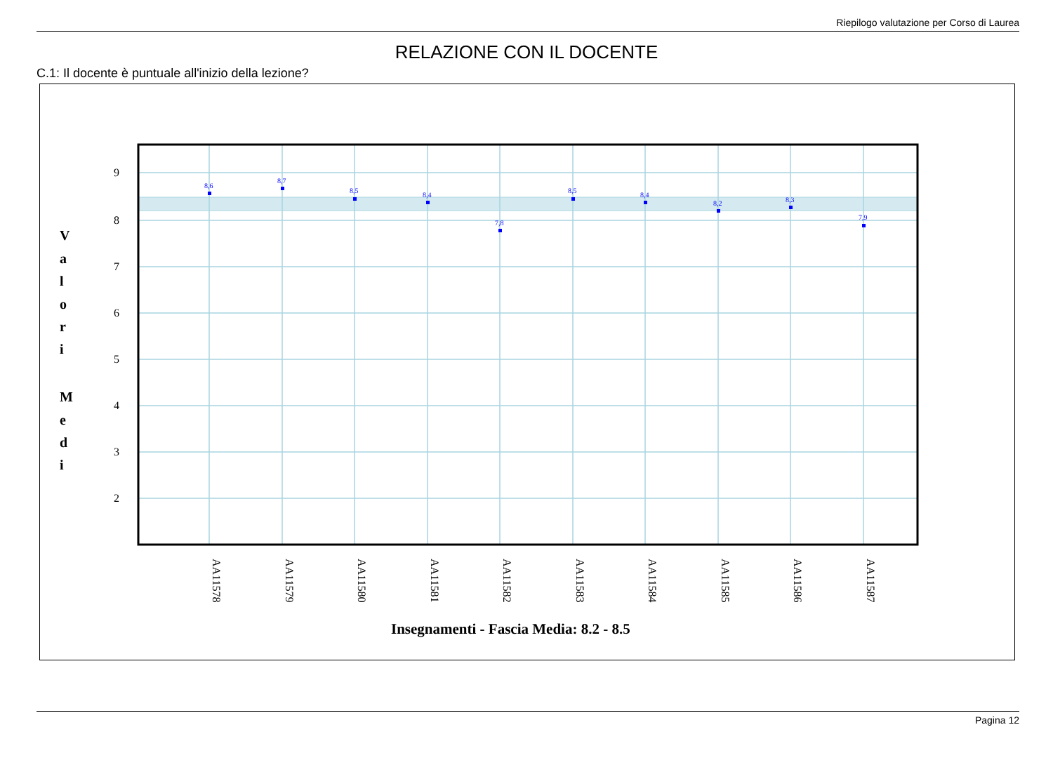Riepilogo valutazione per Corso di Laurea
RELAZIONE CON IL DOCENTE
C.1: Il docente è puntuale all'inizio della lezione?
9
8
7
6
5
4
3
2
V
a
l
o
r
i
M
e
d
i
8,6
8,7
8,5
8,4
7,8
8,5
8,4
8,2
8,3
7,9
AA11578
AA11579
AA11580
AA11581
AA11582
AA11583
AA11584
AA11585
AA11586
AA11587
Insegnamenti - Fascia Media: 8.2 - 8.5
Pagina 12